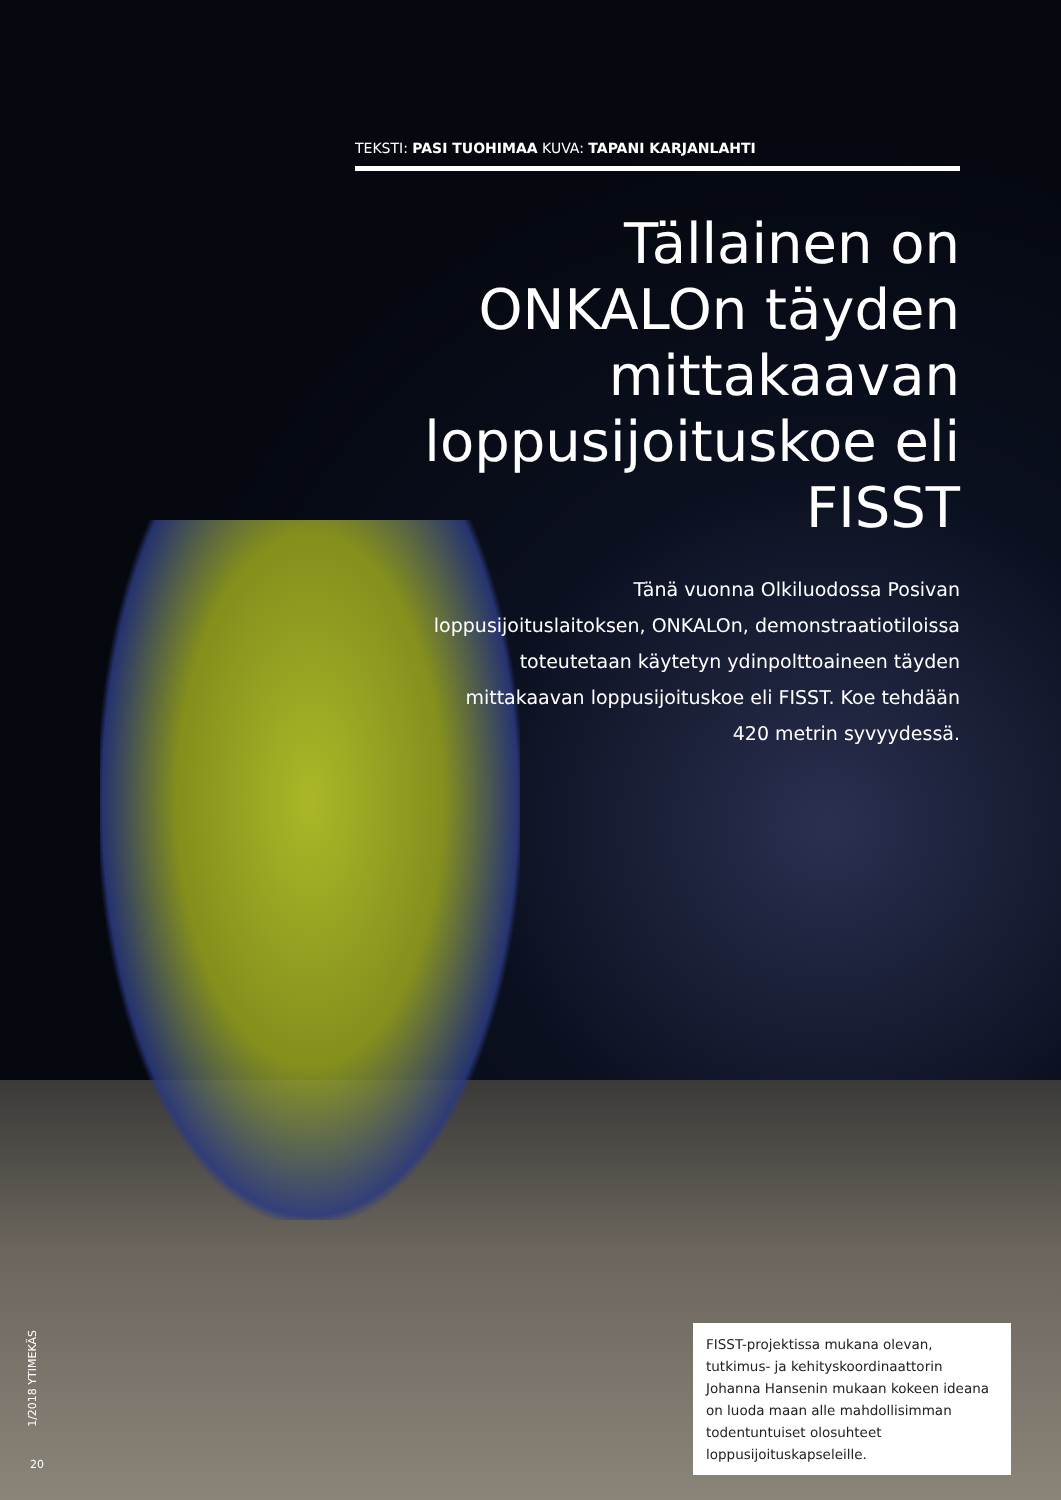TEKSTI: PASI TUOHIMAA KUVA: TAPANI KARJANLAHTI
Tällainen on ONKALOn täyden mittakaavan loppusijoituskoe eli FISST
Tänä vuonna Olkiluodossa Posivan loppusijoituslaitoksen, ONKALOn, demonstraatiotiloissa toteutetaan käytetyn ydinpolttoaineen täyden mittakaavan loppusijoituskoe eli FISST. Koe tehdään 420 metrin syvyydessä.
FISST-projektissa mukana olevan, tutkimus- ja kehityskoordinaattorin Johanna Hansenin mukaan kokeen ideana on luoda maan alle mahdollisimman todentuntuiset olosuhteet loppusijoituskapseleille.
1/2018 YTIMEKÄS
20